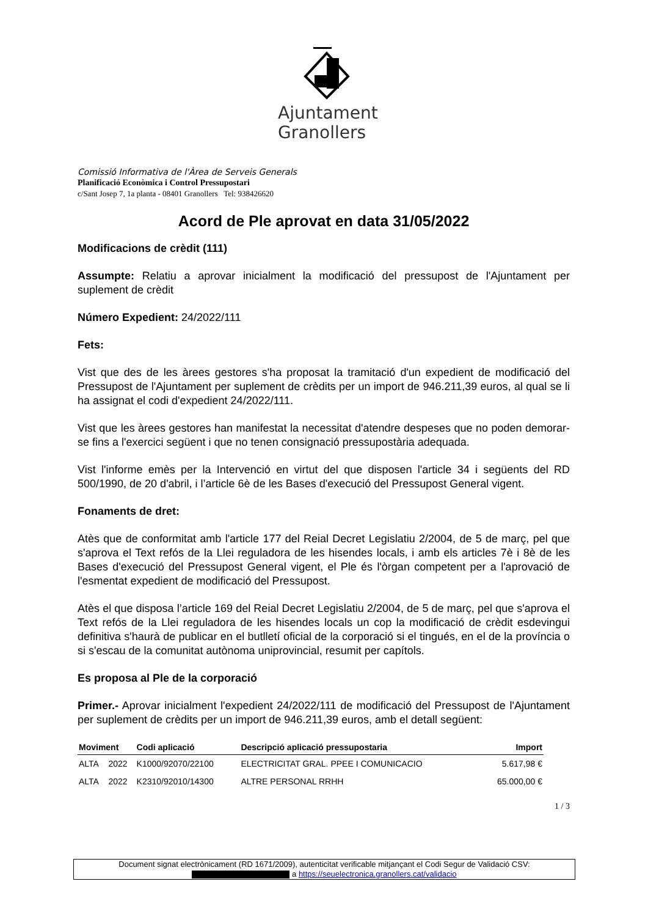Ajuntament
Granollers
Comissió Informativa de l'Àrea de Serveis Generals
Planificació Econòmica i Control Pressupostari
c/Sant Josep 7, 1a planta - 08401 Granollers Tel: 938426620
Acord de Ple aprovat en data 31/05/2022
Modificacions de crèdit (111)
Assumpte: Relatiu a aprovar inicialment la modificació del pressupost de l'Ajuntament per suplement de crèdit
Número Expedient: 24/2022/111
Fets:
Vist que des de les àrees gestores s'ha proposat la tramitació d'un expedient de modificació del Pressupost de l'Ajuntament per suplement de crèdits per un import de 946.211,39 euros, al qual se li ha assignat el codi d'expedient 24/2022/111.
Vist que les àrees gestores han manifestat la necessitat d'atendre despeses que no poden demorar-se fins a l'exercici següent i que no tenen consignació pressupostària adequada.
Vist l'informe emès per la Intervenció en virtut del que disposen l'article 34 i següents del RD 500/1990, de 20 d'abril, i l’article 6è de les Bases d'execució del Pressupost General vigent.
Fonaments de dret:
Atès que de conformitat amb l'article 177 del Reial Decret Legislatiu 2/2004, de 5 de març, pel que s'aprova el Text refós de la Llei reguladora de les hisendes locals, i amb els articles 7è i 8è de les Bases d'execució del Pressupost General vigent, el Ple és l'òrgan competent per a l'aprovació de l'esmentat expedient de modificació del Pressupost.
Atès el que disposa l’article 169 del Reial Decret Legislatiu 2/2004, de 5 de març, pel que s'aprova el Text refós de la Llei reguladora de les hisendes locals un cop la modificació de crèdit esdevingui definitiva s'haurà de publicar en el butlletí oficial de la corporació si el tingués, en el de la província o si s'escau de la comunitat autònoma uniprovincial, resumit per capítols.
Es proposa al Ple de la corporació
Primer.- Aprovar inicialment l'expedient 24/2022/111 de modificació del Pressupost de l'Ajuntament per suplement de crèdits per un import de 946.211,39 euros, amb el detall següent:
| Moviment | | Codi aplicació | Descripció aplicació pressupostaria | Import |
| --- | --- | --- | --- | --- |
| ALTA | 2022 | K1000/92070/22100 | ELECTRICITAT GRAL. PPEE I COMUNICACIO | 5.617,98 € |
| ALTA | 2022 | K2310/92010/14300 | ALTRE PERSONAL RRHH | 65.000,00 € |
1 / 3
Document signat electrònicament (RD 1671/2009), autenticitat verificable mitjançant el Codi Segur de Validació CSV:
a https://seuelectronica.granollers.cat/validacio